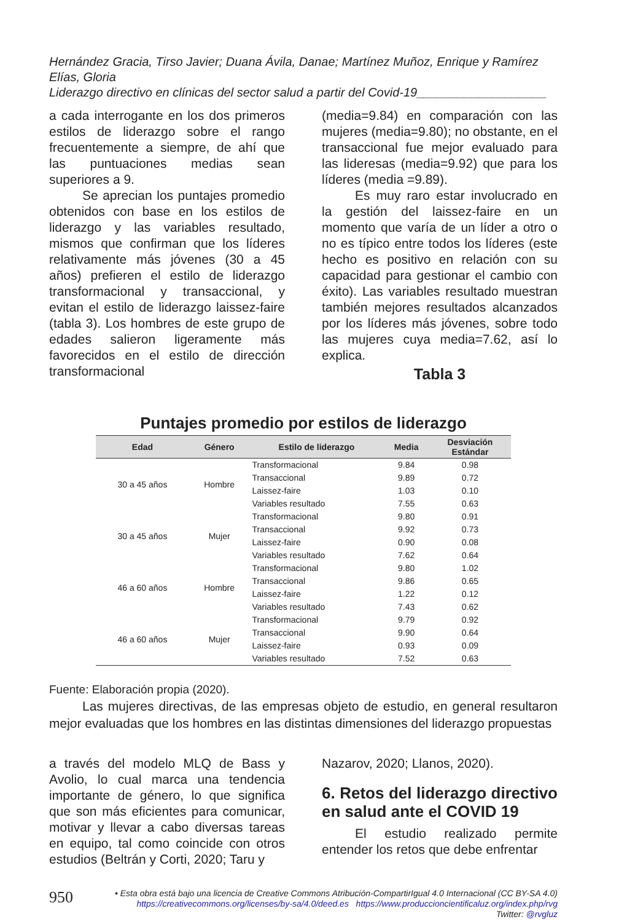Hernández Gracia, Tirso Javier; Duana Ávila, Danae; Martínez Muñoz, Enrique y Ramírez Elías, Gloria
Liderazgo directivo en clínicas del sector salud a partir del Covid-19___________________
a cada interrogante en los dos primeros estilos de liderazgo sobre el rango frecuentemente a siempre, de ahí que las puntuaciones medias sean superiores a 9.
Se aprecian los puntajes promedio obtenidos con base en los estilos de liderazgo y las variables resultado, mismos que confirman que los líderes relativamente más jóvenes (30 a 45 años) prefieren el estilo de liderazgo transformacional y transaccional, y evitan el estilo de liderazgo laissez-faire (tabla 3). Los hombres de este grupo de edades salieron ligeramente más favorecidos en el estilo de dirección transformacional
(media=9.84) en comparación con las mujeres (media=9.80); no obstante, en el transaccional fue mejor evaluado para las lideresas (media=9.92) que para los líderes (media =9.89).
Es muy raro estar involucrado en la gestión del laissez-faire en un momento que varía de un líder a otro o no es típico entre todos los líderes (este hecho es positivo en relación con su capacidad para gestionar el cambio con éxito). Las variables resultado muestran también mejores resultados alcanzados por los líderes más jóvenes, sobre todo las mujeres cuya media=7.62, así lo explica.
Tabla 3
Puntajes promedio por estilos de liderazgo
| Edad | Género | Estilo de liderazgo | Media | Desviación Estándar |
| --- | --- | --- | --- | --- |
| 30 a 45 años | Hombre | Transformacional | 9.84 | 0.98 |
| | | Transaccional | 9.89 | 0.72 |
| | | Laissez-faire | 1.03 | 0.10 |
| | | Variables resultado | 7.55 | 0.63 |
| 30 a 45 años | Mujer | Transformacional | 9.80 | 0.91 |
| | | Transaccional | 9.92 | 0.73 |
| | | Laissez-faire | 0.90 | 0.08 |
| | | Variables resultado | 7.62 | 0.64 |
| 46 a 60 años | Hombre | Transformacional | 9.80 | 1.02 |
| | | Transaccional | 9.86 | 0.65 |
| | | Laissez-faire | 1.22 | 0.12 |
| | | Variables resultado | 7.43 | 0.62 |
| 46 a 60 años | Mujer | Transformacional | 9.79 | 0.92 |
| | | Transaccional | 9.90 | 0.64 |
| | | Laissez-faire | 0.93 | 0.09 |
| | | Variables resultado | 7.52 | 0.63 |
Fuente: Elaboración propia (2020).
Las mujeres directivas, de las empresas objeto de estudio, en general resultaron mejor evaluadas que los hombres en las distintas dimensiones del liderazgo propuestas
a través del modelo MLQ de Bass y Avolio, lo cual marca una tendencia importante de género, lo que significa que son más eficientes para comunicar, motivar y llevar a cabo diversas tareas en equipo, tal como coincide con otros estudios (Beltrán y Corti, 2020; Taru y
Nazarov, 2020; Llanos, 2020).
6. Retos del liderazgo directivo en salud ante el COVID 19
El estudio realizado permite entender los retos que debe enfrentar
950
• Esta obra está bajo una licencia de Creative Commons Atribución-CompartirIgual 4.0 Internacional (CC BY-SA 4.0)
https://creativecommons.org/licenses/by-sa/4.0/deed.es https://www.produccioncientificaluz.org/index.php/rvg
Twitter: @rvgluz